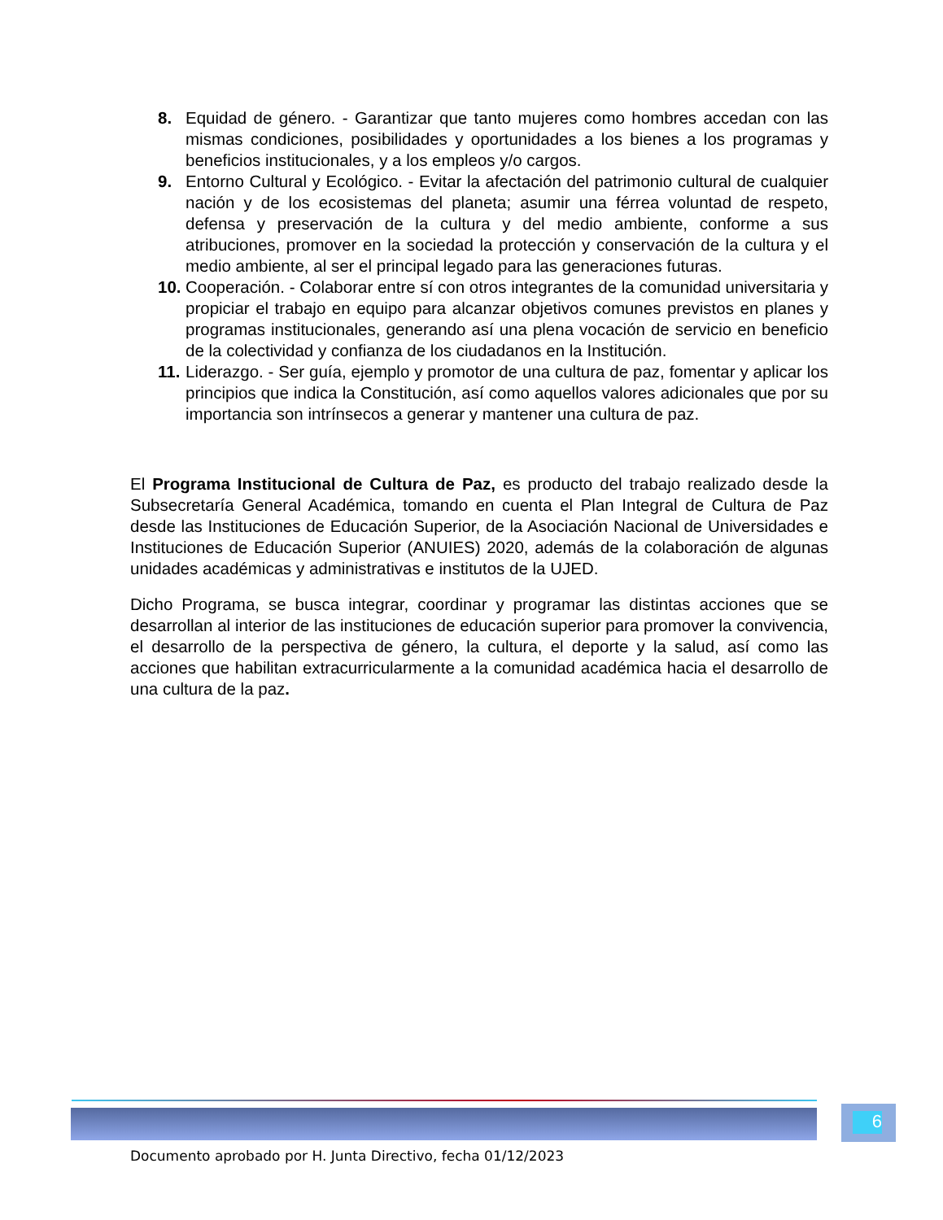8. Equidad de género. - Garantizar que tanto mujeres como hombres accedan con las mismas condiciones, posibilidades y oportunidades a los bienes a los programas y beneficios institucionales, y a los empleos y/o cargos.
9. Entorno Cultural y Ecológico. - Evitar la afectación del patrimonio cultural de cualquier nación y de los ecosistemas del planeta; asumir una férrea voluntad de respeto, defensa y preservación de la cultura y del medio ambiente, conforme a sus atribuciones, promover en la sociedad la protección y conservación de la cultura y el medio ambiente, al ser el principal legado para las generaciones futuras.
10.
Cooperación. - Colaborar entre sí con otros integrantes de la comunidad universitaria y propiciar el trabajo en equipo para alcanzar objetivos comunes previstos en planes y programas institucionales, generando así una plena vocación de servicio en beneficio de la colectividad y confianza de los ciudadanos en la Institución.
11.
Liderazgo. - Ser guía, ejemplo y promotor de una cultura de paz, fomentar y aplicar los principios que indica la Constitución, así como aquellos valores adicionales que por su importancia son intrínsecos a generar y mantener una cultura de paz.
El Programa Institucional de Cultura de Paz, es producto del trabajo realizado desde la Subsecretaría General Académica, tomando en cuenta el Plan Integral de Cultura de Paz desde las Instituciones de Educación Superior, de la Asociación Nacional de Universidades e Instituciones de Educación Superior (ANUIES) 2020, además de la colaboración de algunas unidades académicas y administrativas e institutos de la UJED.
Dicho Programa, se busca integrar, coordinar y programar las distintas acciones que se desarrollan al interior de las instituciones de educación superior para promover la convivencia, el desarrollo de la perspectiva de género, la cultura, el deporte y la salud, así como las acciones que habilitan extracurricularmente a la comunidad académica hacia el desarrollo de una cultura de la paz.
6
Documento aprobado por H. Junta Directivo, fecha 01/12/2023